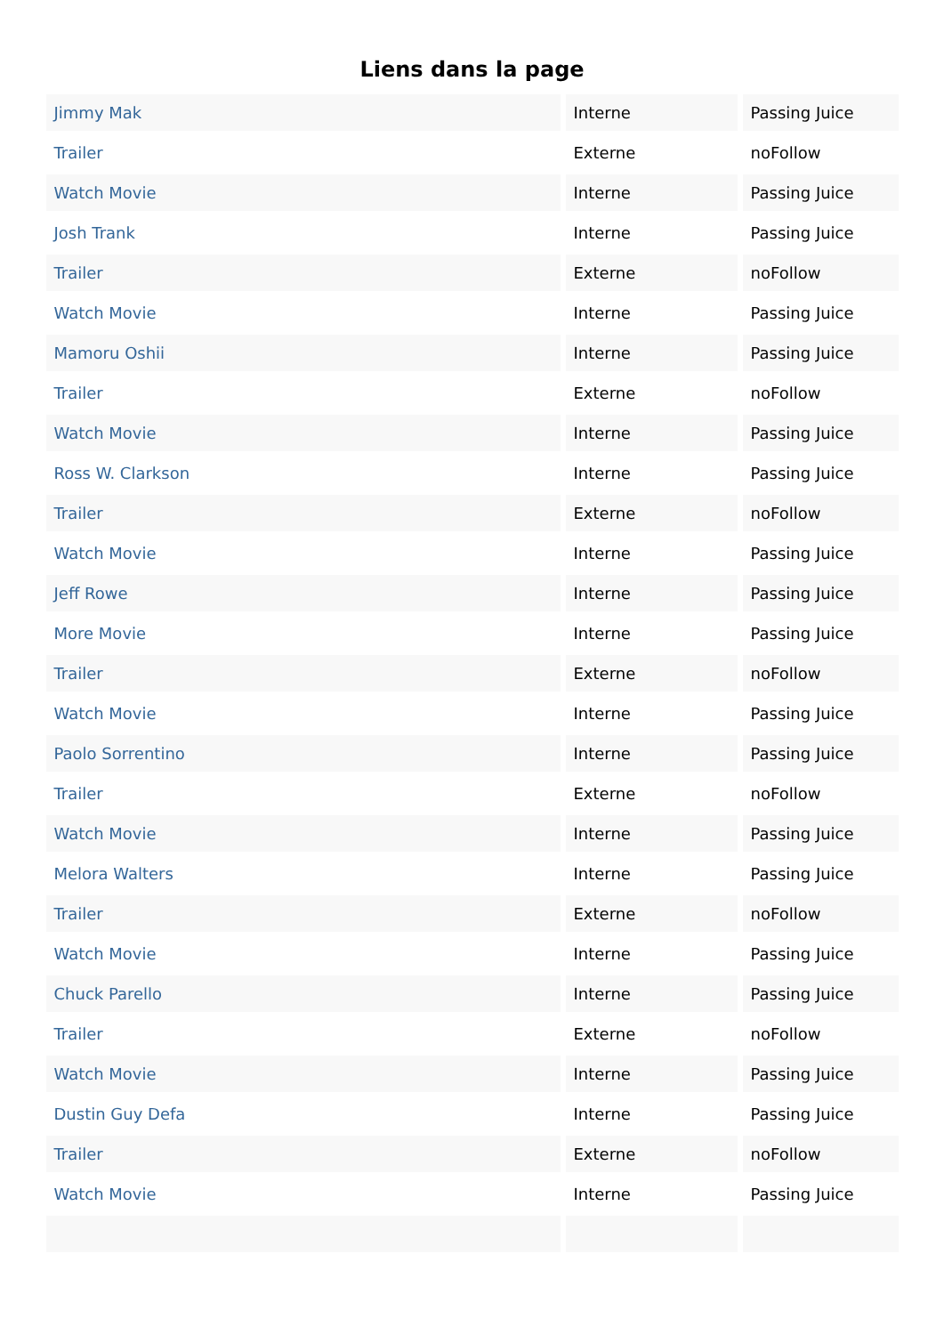Liens dans la page
| Jimmy Mak | Interne | Passing Juice |
| Trailer | Externe | noFollow |
| Watch Movie | Interne | Passing Juice |
| Josh Trank | Interne | Passing Juice |
| Trailer | Externe | noFollow |
| Watch Movie | Interne | Passing Juice |
| Mamoru Oshii | Interne | Passing Juice |
| Trailer | Externe | noFollow |
| Watch Movie | Interne | Passing Juice |
| Ross W. Clarkson | Interne | Passing Juice |
| Trailer | Externe | noFollow |
| Watch Movie | Interne | Passing Juice |
| Jeff Rowe | Interne | Passing Juice |
| More Movie | Interne | Passing Juice |
| Trailer | Externe | noFollow |
| Watch Movie | Interne | Passing Juice |
| Paolo Sorrentino | Interne | Passing Juice |
| Trailer | Externe | noFollow |
| Watch Movie | Interne | Passing Juice |
| Melora Walters | Interne | Passing Juice |
| Trailer | Externe | noFollow |
| Watch Movie | Interne | Passing Juice |
| Chuck Parello | Interne | Passing Juice |
| Trailer | Externe | noFollow |
| Watch Movie | Interne | Passing Juice |
| Dustin Guy Defa | Interne | Passing Juice |
| Trailer | Externe | noFollow |
| Watch Movie | Interne | Passing Juice |